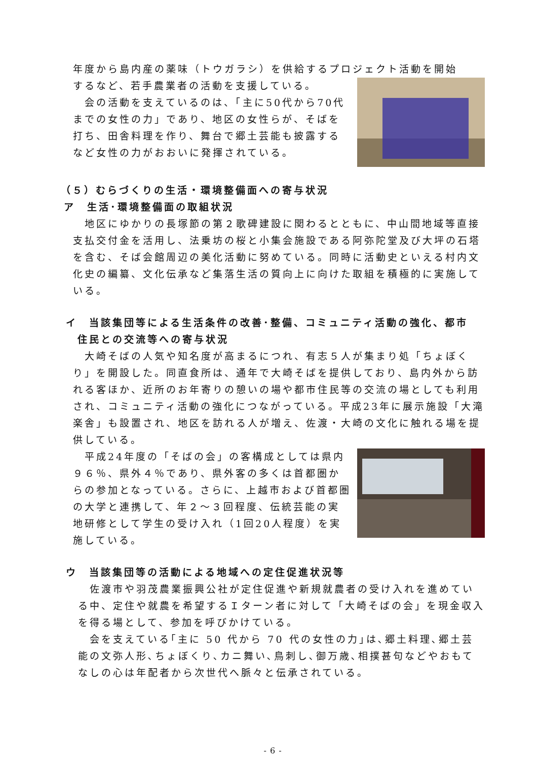年度から島内産の薬味（トウガラシ）を供給するプロジェクト活動を開始
するなど、若手農業者の活動を支援している。
　会の活動を支えているのは、「主に50代から70代までの女性の力」であり、地区の女性らが、そばを打ち、田舎料理を作り、舞台で郷土芸能も披露するなど女性の力がおおいに発揮されている。
（５）むらづくりの生活・環境整備面への寄与状況
ア　生活･環境整備面の取組状況
　地区にゆかりの長塚節の第２歌碑建設に関わるとともに、中山間地域等直接支払交付金を活用し、法乗坊の桜と小集会施設である阿弥陀堂及び大坪の石塔を含む、そば会館周辺の美化活動に努めている。同時に活動史といえる村内文化史の編纂、文化伝承など集落生活の質向上に向けた取組を積極的に実施している。
イ　当該集団等による生活条件の改善･整備、コミュニティ活動の強化、都市
　住民との交流等への寄与状況
　大崎そばの人気や知名度が高まるにつれ、有志５人が集まり処「ちょぼくり」を開設した。同直食所は、通年で大崎そばを提供しており、島内外から訪れる客ほか、近所のお年寄りの憩いの場や都市住民等の交流の場としても利用され、コミュニティ活動の強化につながっている。平成23年に展示施設「大滝楽舎」も設置され、地区を訪れる人が増え、佐渡・大崎の文化に触れる場を提供している。
　平成24年度の「そばの会」の客構成としては県内９６％、県外４％であり、県外客の多くは首都圏からの参加となっている。さらに、上越市および首都圏の大学と連携して、年２～３回程度、伝統芸能の実地研修として学生の受け入れ（1回20人程度）を実施している。
ウ　当該集団等の活動による地域への定住促進状況等
　佐渡市や羽茂農業振興公社が定住促進や新規就農者の受け入れを進めている中、定住や就農を希望するＩターン者に対して「大崎そばの会」を現金収入を得る場として、参加を呼びかけている。
　会を支えている｢主に 50 代から 70 代の女性の力｣は､郷土料理､郷土芸能の文弥人形､ちょぼくり､カニ舞い､鳥刺し､御万歳､相撲甚句などやおもてなしの心は年配者から次世代へ脈々と伝承されている。
- 6 -